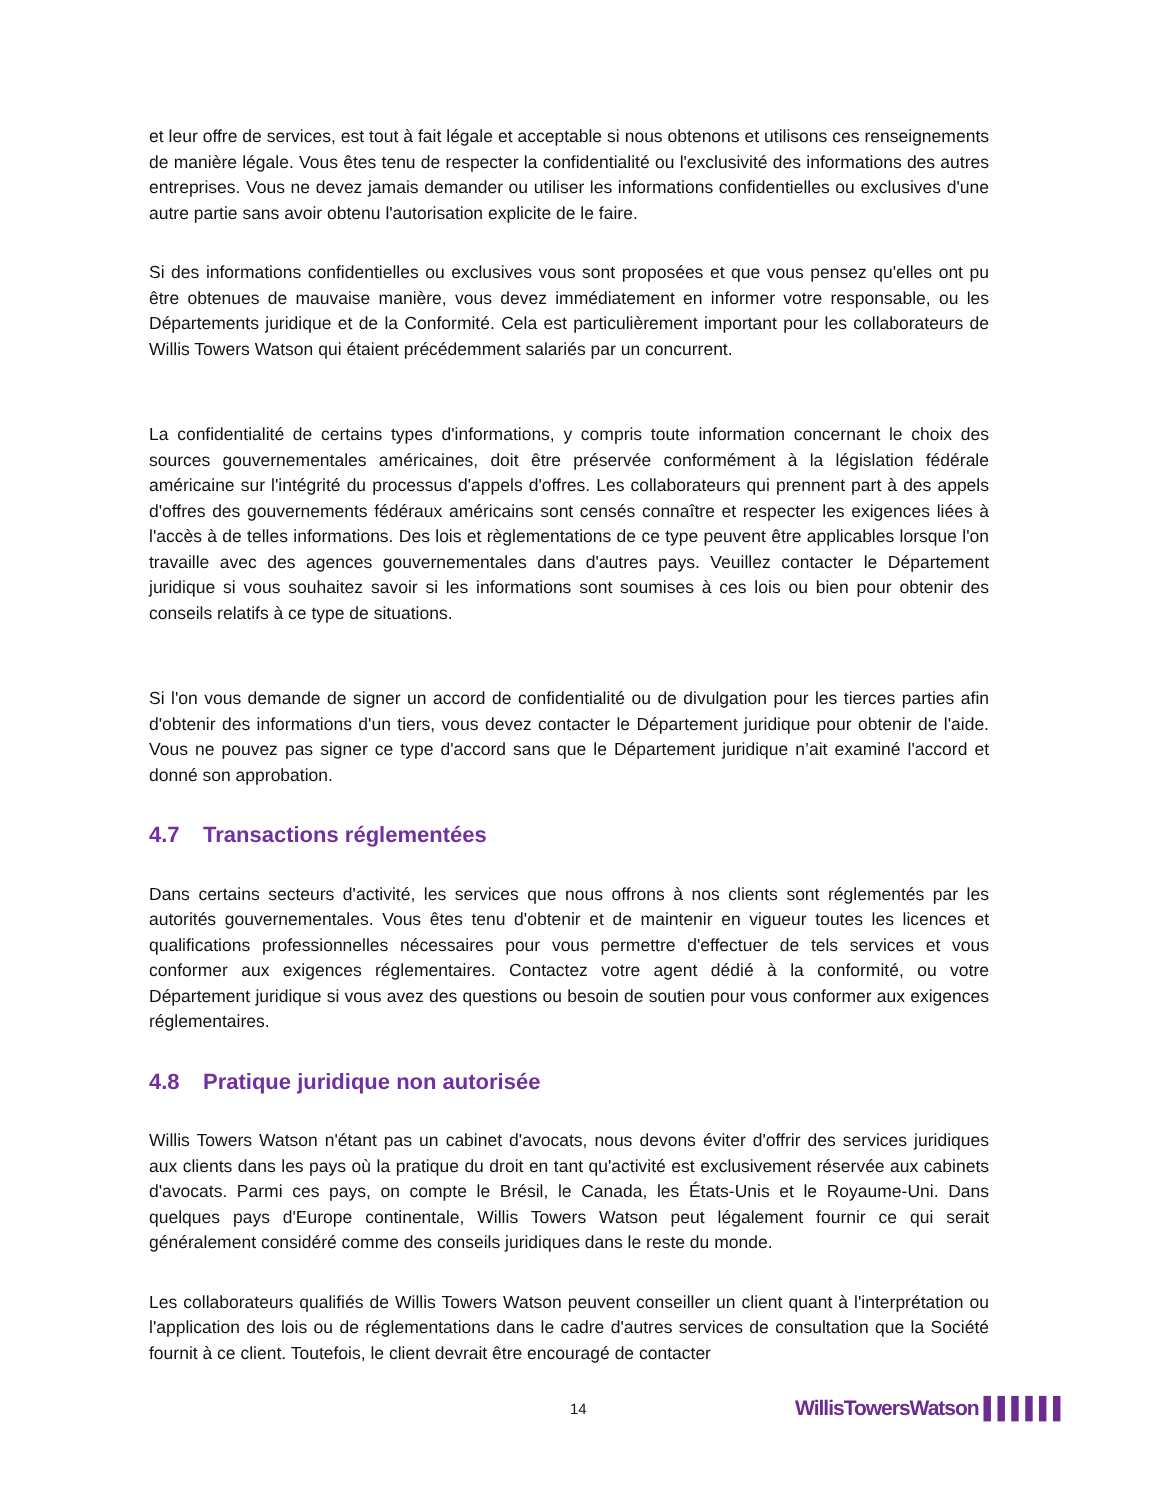et leur offre de services, est tout à fait légale et acceptable si nous obtenons et utilisons ces renseignements de manière légale. Vous êtes tenu de respecter la confidentialité ou l'exclusivité des informations des autres entreprises. Vous ne devez jamais demander ou utiliser les informations confidentielles ou exclusives d'une autre partie sans avoir obtenu l'autorisation explicite de le faire.
Si des informations confidentielles ou exclusives vous sont proposées et que vous pensez qu'elles ont pu être obtenues de mauvaise manière, vous devez immédiatement en informer votre responsable, ou les Départements juridique et de la Conformité. Cela est particulièrement important pour les collaborateurs de Willis Towers Watson qui étaient précédemment salariés par un concurrent.
La confidentialité de certains types d'informations, y compris toute information concernant le choix des sources gouvernementales américaines, doit être préservée conformément à la législation fédérale américaine sur l'intégrité du processus d'appels d'offres. Les collaborateurs qui prennent part à des appels d'offres des gouvernements fédéraux américains sont censés connaître et respecter les exigences liées à l'accès à de telles informations. Des lois et règlementations de ce type peuvent être applicables lorsque l'on travaille avec des agences gouvernementales dans d'autres pays. Veuillez contacter le Département juridique si vous souhaitez savoir si les informations sont soumises à ces lois ou bien pour obtenir des conseils relatifs à ce type de situations.
Si l'on vous demande de signer un accord de confidentialité ou de divulgation pour les tierces parties afin d'obtenir des informations d'un tiers, vous devez contacter le Département juridique pour obtenir de l'aide. Vous ne pouvez pas signer ce type d'accord sans que le Département juridique n’ait examiné l'accord et donné son approbation.
4.7 Transactions réglementées
Dans certains secteurs d'activité, les services que nous offrons à nos clients sont réglementés par les autorités gouvernementales. Vous êtes tenu d'obtenir et de maintenir en vigueur toutes les licences et qualifications professionnelles nécessaires pour vous permettre d'effectuer de tels services et vous conformer aux exigences réglementaires. Contactez votre agent dédié à la conformité, ou votre Département juridique si vous avez des questions ou besoin de soutien pour vous conformer aux exigences réglementaires.
4.8 Pratique juridique non autorisée
Willis Towers Watson n'étant pas un cabinet d'avocats, nous devons éviter d'offrir des services juridiques aux clients dans les pays où la pratique du droit en tant qu'activité est exclusivement réservée aux cabinets d'avocats. Parmi ces pays, on compte le Brésil, le Canada, les États-Unis et le Royaume-Uni. Dans quelques pays d'Europe continentale, Willis Towers Watson peut légalement fournir ce qui serait généralement considéré comme des conseils juridiques dans le reste du monde.
Les collaborateurs qualifiés de Willis Towers Watson peuvent conseiller un client quant à l'interprétation ou l'application des lois ou de réglementations dans le cadre d'autres services de consultation que la Société fournit à ce client. Toutefois, le client devrait être encouragé de contacter
14 WillisTowersWatson ▌▌▌▌▌▌